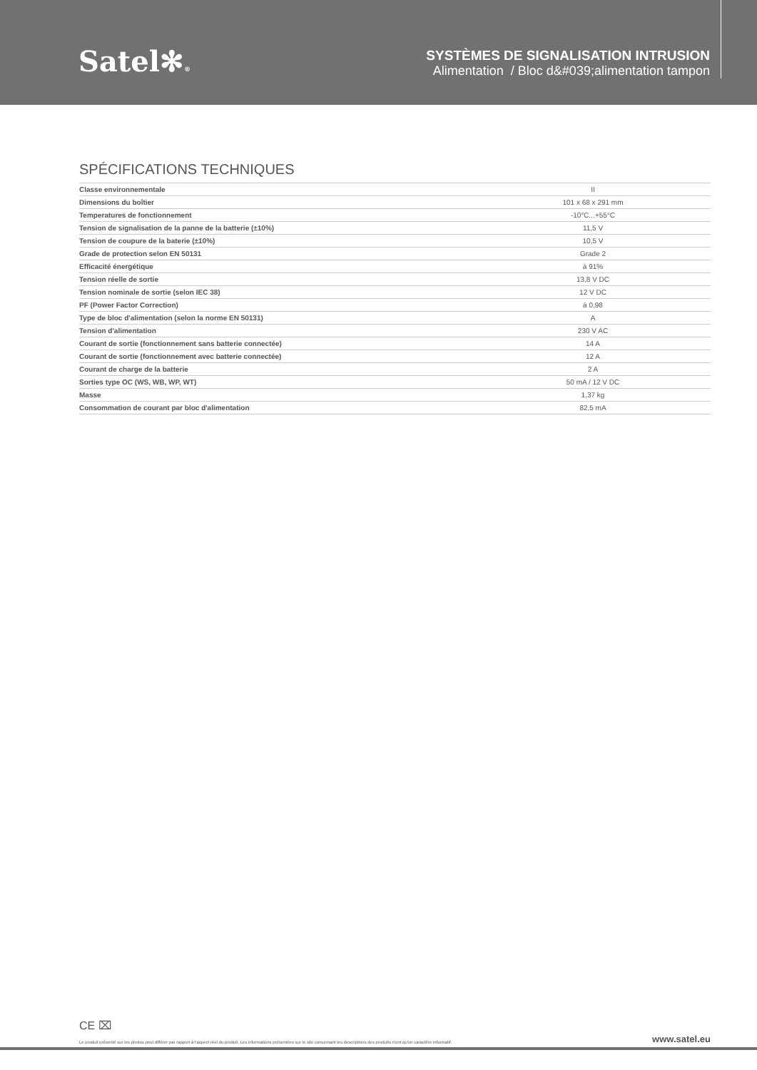Satel✻®
SYSTÈMES DE SIGNALISATION INTRUSION
Alimentation / Bloc d&#039;alimentation tampon
SPÉCIFICATIONS TECHNIQUES
| Classe environnementale | II |
| Dimensions du boîtier | 101 x 68 x 291 mm |
| Temperatures de fonctionnement | -10°C...+55°C |
| Tension de signalisation de la panne de la batterie (±10%) | 11,5 V |
| Tension de coupure de la baterie (±10%) | 10,5 V |
| Grade de protection selon EN 50131 | Grade 2 |
| Efficacité énergétique | à 91% |
| Tension réelle de sortie | 13,8 V DC |
| Tension nominale de sortie (selon IEC 38) | 12 V DC |
| PF (Power Factor Correction) | à 0,98 |
| Type de bloc d'alimentation (selon la norme EN 50131) | A |
| Tension d'alimentation | 230 V AC |
| Courant de sortie (fonctionnement sans batterie connectée) | 14 A |
| Courant de sortie (fonctionnement avec batterie connectée) | 12 A |
| Courant de charge de la batterie | 2 A |
| Sorties type OC (WS, WB, WP, WT) | 50 mA / 12 V DC |
| Masse | 1,37 kg |
| Consommation de courant par bloc d'alimentation | 82,5 mA |
CE ⌧
Le produit présenté sur les photos peut différer par rapport à l'aspect réel du produit. Les informations présentées sur le site concernant les descriptions des produits n'ont qu'un caractère informatif. www.satel.eu